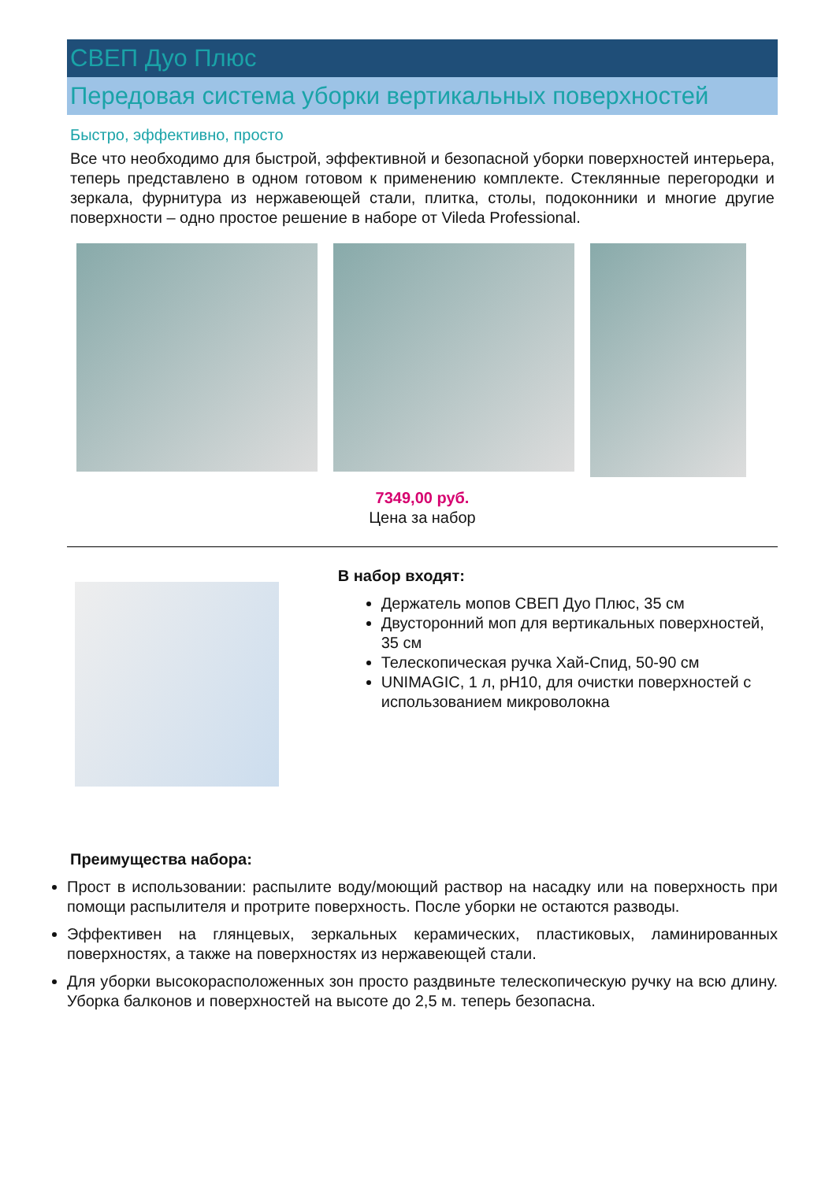СВЕП Дуо Плюс
Передовая система уборки вертикальных поверхностей
Быстро, эффективно, просто
Все что необходимо для быстрой, эффективной и безопасной уборки поверхностей интерьера, теперь представлено в одном готовом к применению комплекте. Стеклянные перегородки и зеркала, фурнитура из нержавеющей стали, плитка, столы, подоконники и многие другие поверхности – одно простое решение в наборе от Vileda Professional.
7349,00 руб.
Цена за набор
В набор входят:
Держатель мопов СВЕП Дуо Плюс, 35 см
Двусторонний моп для вертикальных поверхностей, 35 см
Телескопическая ручка Хай-Спид, 50-90 см
UNIMAGIC, 1 л, pH10, для очистки поверхностей с использованием микроволокна
Преимущества набора:
Прост в использовании: распылите воду/моющий раствор на насадку или на поверхность при помощи распылителя и протрите поверхность. После уборки не остаются разводы.
Эффективен на глянцевых, зеркальных керамических, пластиковых, ламинированных поверхностях, а также на поверхностях из нержавеющей стали.
Для уборки высокорасположенных зон просто раздвиньте телескопическую ручку на всю длину. Уборка балконов и поверхностей на высоте до 2,5 м. теперь безопасна.